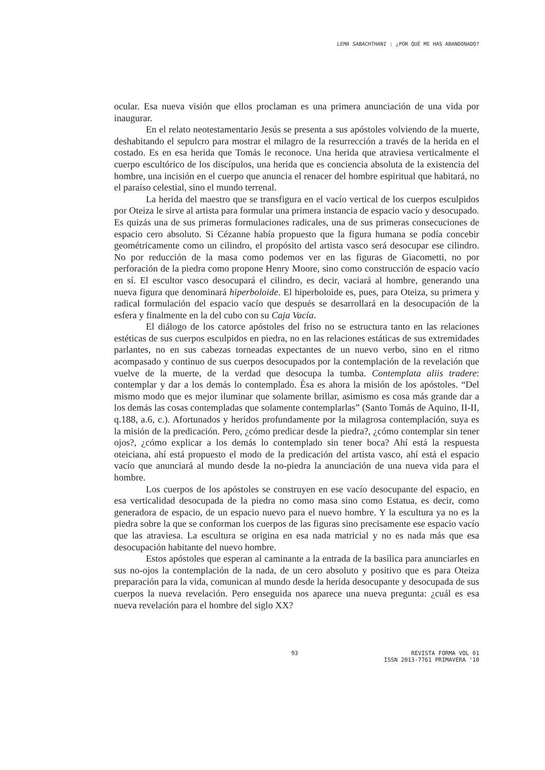LEMA SABACHTHANI : ¿POR QUÉ ME HAS ABANDONADO?
ocular. Esa nueva visión que ellos proclaman es una primera anunciación de una vida por inaugurar.
En el relato neotestamentario Jesús se presenta a sus apóstoles volviendo de la muerte, deshabitando el sepulcro para mostrar el milagro de la resurrección a través de la herida en el costado. Es en esa herida que Tomás le reconoce. Una herida que atraviesa verticalmente el cuerpo escultórico de los discípulos, una herida que es conciencia absoluta de la existencia del hombre, una incisión en el cuerpo que anuncia el renacer del hombre espiritual que habitará, no el paraíso celestial, sino el mundo terrenal.
La herida del maestro que se transfigura en el vacío vertical de los cuerpos esculpidos por Oteiza le sirve al artista para formular una primera instancia de espacio vacío y desocupado. Es quizás una de sus primeras formulaciones radicales, una de sus primeras consecuciones de espacio cero absoluto. Si Cézanne había propuesto que la figura humana se podía concebir geométricamente como un cilindro, el propósito del artista vasco será desocupar ese cilindro. No por reducción de la masa como podemos ver en las figuras de Giacometti, no por perforación de la piedra como propone Henry Moore, sino como construcción de espacio vacío en sí. El escultor vasco desocupará el cilindro, es decir, vaciará al hombre, generando una nueva figura que denominará hiperboloide. El hiperboloide es, pues, para Oteiza, su primera y radical formulación del espacio vacío que después se desarrollará en la desocupación de la esfera y finalmente en la del cubo con su Caja Vacía.
El diálogo de los catorce apóstoles del friso no se estructura tanto en las relaciones estéticas de sus cuerpos esculpidos en piedra, no en las relaciones estáticas de sus extremidades parlantes, no en sus cabezas torneadas expectantes de un nuevo verbo, sino en el ritmo acompasado y continuo de sus cuerpos desocupados por la contemplación de la revelación que vuelve de la muerte, de la verdad que desocupa la tumba. Contemplata aliis tradere: contemplar y dar a los demás lo contemplado. Ésa es ahora la misión de los apóstoles. “Del mismo modo que es mejor iluminar que solamente brillar, asimismo es cosa más grande dar a los demás las cosas contempladas que solamente contemplarlas” (Santo Tomás de Aquino, II-II, q.188, a.6, c.). Afortunados y heridos profundamente por la milagrosa contemplación, suya es la misión de la predicación. Pero, ¿cómo predicar desde la piedra?, ¿cómo contemplar sin tener ojos?, ¿cómo explicar a los demás lo contemplado sin tener boca? Ahí está la respuesta oteiciana, ahí está propuesto el modo de la predicación del artista vasco, ahí está el espacio vacío que anunciará al mundo desde la no-piedra la anunciación de una nueva vida para el hombre.
Los cuerpos de los apóstoles se construyen en ese vacío desocupante del espacio, en esa verticalidad desocupada de la piedra no como masa sino como Estatua, es decir, como generadora de espacio, de un espacio nuevo para el nuevo hombre. Y la escultura ya no es la piedra sobre la que se conforman los cuerpos de las figuras sino precisamente ese espacio vacío que las atraviesa. La escultura se origina en esa nada matricial y no es nada más que esa desocupación habitante del nuevo hombre.
Estos apóstoles que esperan al caminante a la entrada de la basílica para anunciarles en sus no-ojos la contemplación de la nada, de un cero absoluto y positivo que es para Oteiza preparación para la vida, comunican al mundo desde la herida desocupante y desocupada de sus cuerpos la nueva revelación. Pero enseguida nos aparece una nueva pregunta: ¿cuál es esa nueva revelación para el hombre del siglo XX?
93 REVISTA FORMA VOL 01
ISSN 2013-7761 PRIMAVERA ‘10